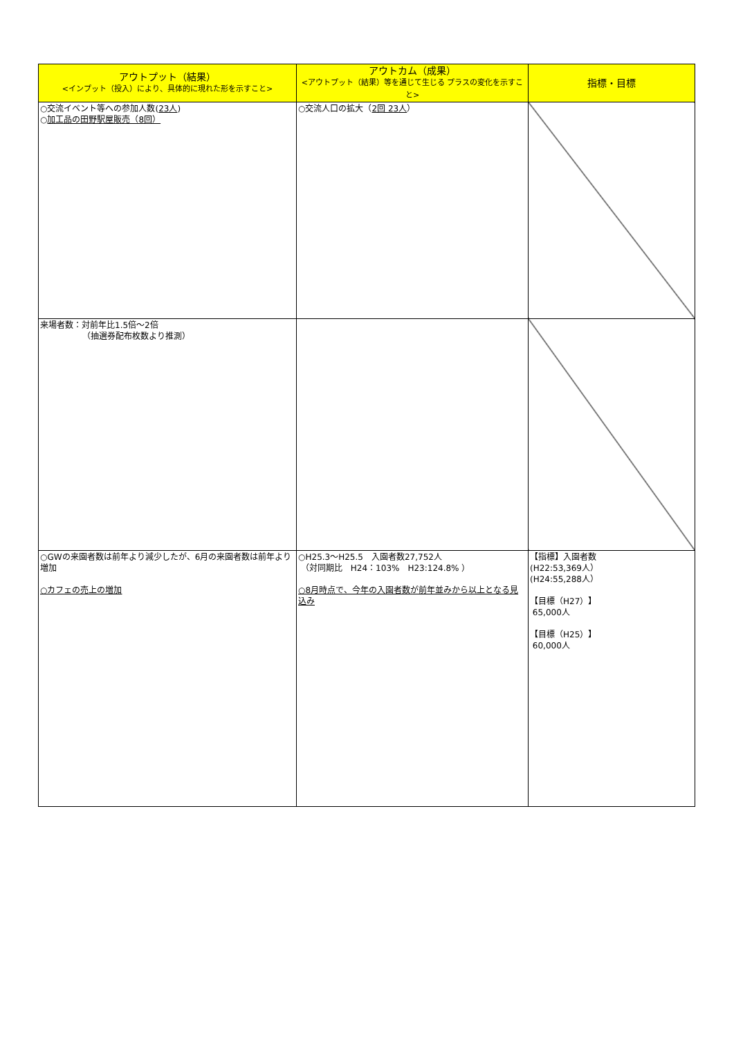| アウトプット（結果） <インプット（投入）により、具体的に現れた形を示すこと> | アウトカム（成果） <アウトプット（結果）等を通じて生じる プラスの変化を示すこと> | 指標・目標 |
| --- | --- | --- |
| ○交流イベント等への参加人数( 23人 ) ○ 加工品の田野駅屋販売（8回） | ○交流人口の拡大（ 2回 23人 ） | |
| 来場者数：対前年比1.5倍～2倍 （抽選券配布枚数より推測） | | |
| ○GWの来園者数は前年より減少したが、6月の来園者数は前年より増加 ○カフェの売上の増加 | ○H25.3～H25.5 入園者数27,752人 （対同期比 H24：103% H23:124.8% ） ○8月時点で、今年の入園者数が前年並みから以上となる見込み | 【指標】入園者数 (H22:53,369人） (H24:55,288人） 【目標（H27）】 65,000人 【目標（H25）】 60,000人 |